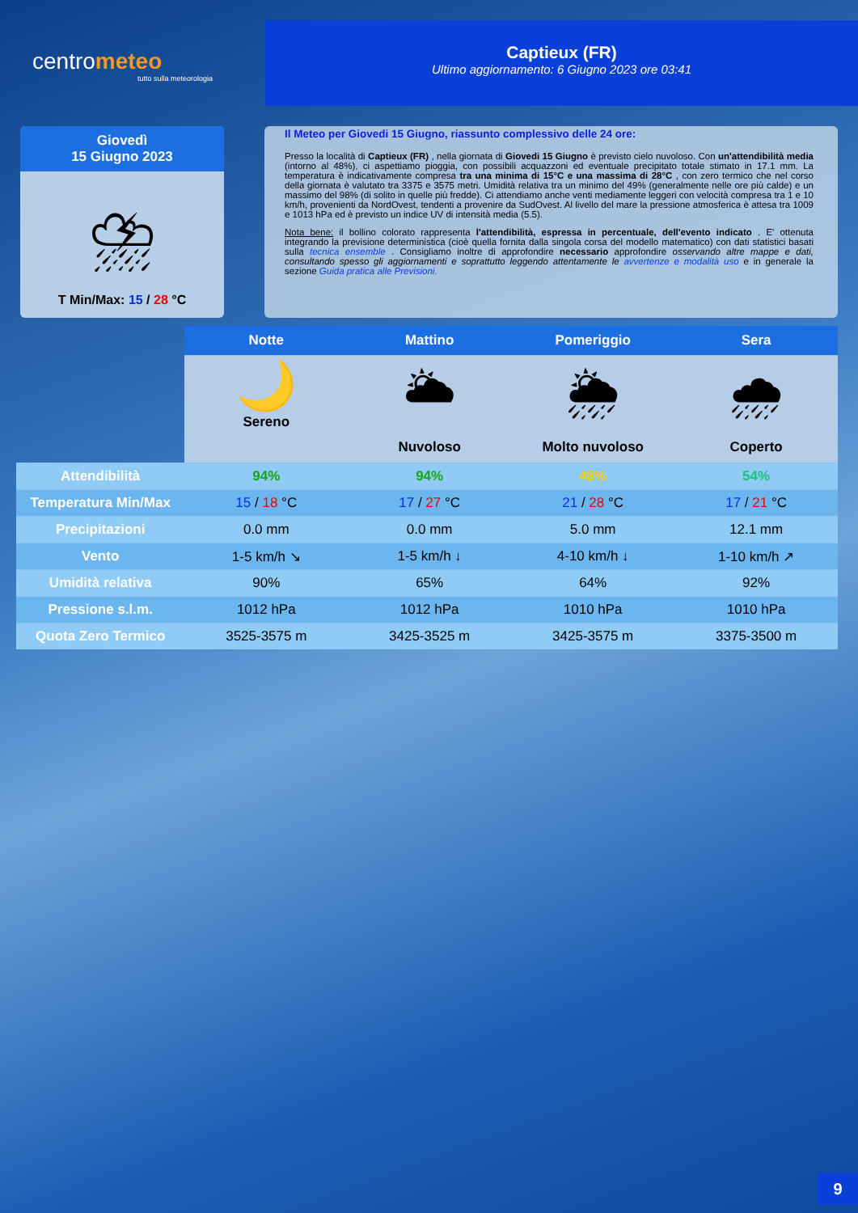centrometeo
tutto sulla meteorologia
Captieux (FR)
Ultimo aggiornamento: 6 Giugno 2023 ore 03:41
Giovedì
15 Giugno 2023
⛈
T Min/Max: 15 / 28 °C
Il Meteo per Giovedi 15 Giugno, riassunto complessivo delle 24 ore:
Presso la località di Captieux (FR) , nella giornata di Giovedi 15 Giugno è previsto cielo nuvoloso. Con un'attendibilità media (intorno al 48%), ci aspettiamo pioggia, con possibili acquazzoni ed eventuale precipitato totale stimato in 17.1 mm. La temperatura è indicativamente compresa tra una minima di 15°C e una massima di 28°C , con zero termico che nel corso della giornata è valutato tra 3375 e 3575 metri. Umidità relativa tra un minimo del 49% (generalmente nelle ore più calde) e un massimo del 98% (di solito in quelle più fredde). Ci attendiamo anche venti mediamente leggeri con velocità compresa tra 1 e 10 km/h, provenienti da NordOvest, tendenti a provenire da SudOvest. Al livello del mare la pressione atmosferica è attesa tra 1009 e 1013 hPa ed è previsto un indice UV di intensità media (5.5).
Nota bene: il bollino colorato rappresenta l'attendibilità, espressa in percentuale, dell'evento indicato . E' ottenuta integrando la previsione deterministica (cioè quella fornita dalla singola corsa del modello matematico) con dati statistici basati sulla tecnica ensemble . Consigliamo inoltre di approfondire necessario approfondire osservando altre mappe e dati, consultando spesso gli aggiornamenti e soprattutto leggendo attentamente le avvertenze e modalità uso e in generale la sezione Guida pratica alle Previsioni.
| | Notte | Mattino | Pomeriggio | Sera |
| | 🌙 Sereno | 🌥 Nuvoloso | 🌦 Molto nuvoloso | 🌧 Coperto |
| Attendibilità | 94% | 94% | 48% | 54% |
| Temperatura Min/Max | 15 / 18 °C | 17 / 27 °C | 21 / 28 °C | 17 / 21 °C |
| Precipitazioni | 0.0 mm | 0.0 mm | 5.0 mm | 12.1 mm |
| Vento | 1-5 km/h ↘ | 1-5 km/h ↓ | 4-10 km/h ↓ | 1-10 km/h ↗ |
| Umidità relativa | 90% | 65% | 64% | 92% |
| Pressione s.l.m. | 1012 hPa | 1012 hPa | 1010 hPa | 1010 hPa |
| Quota Zero Termico | 3525-3575 m | 3425-3525 m | 3425-3575 m | 3375-3500 m |
9